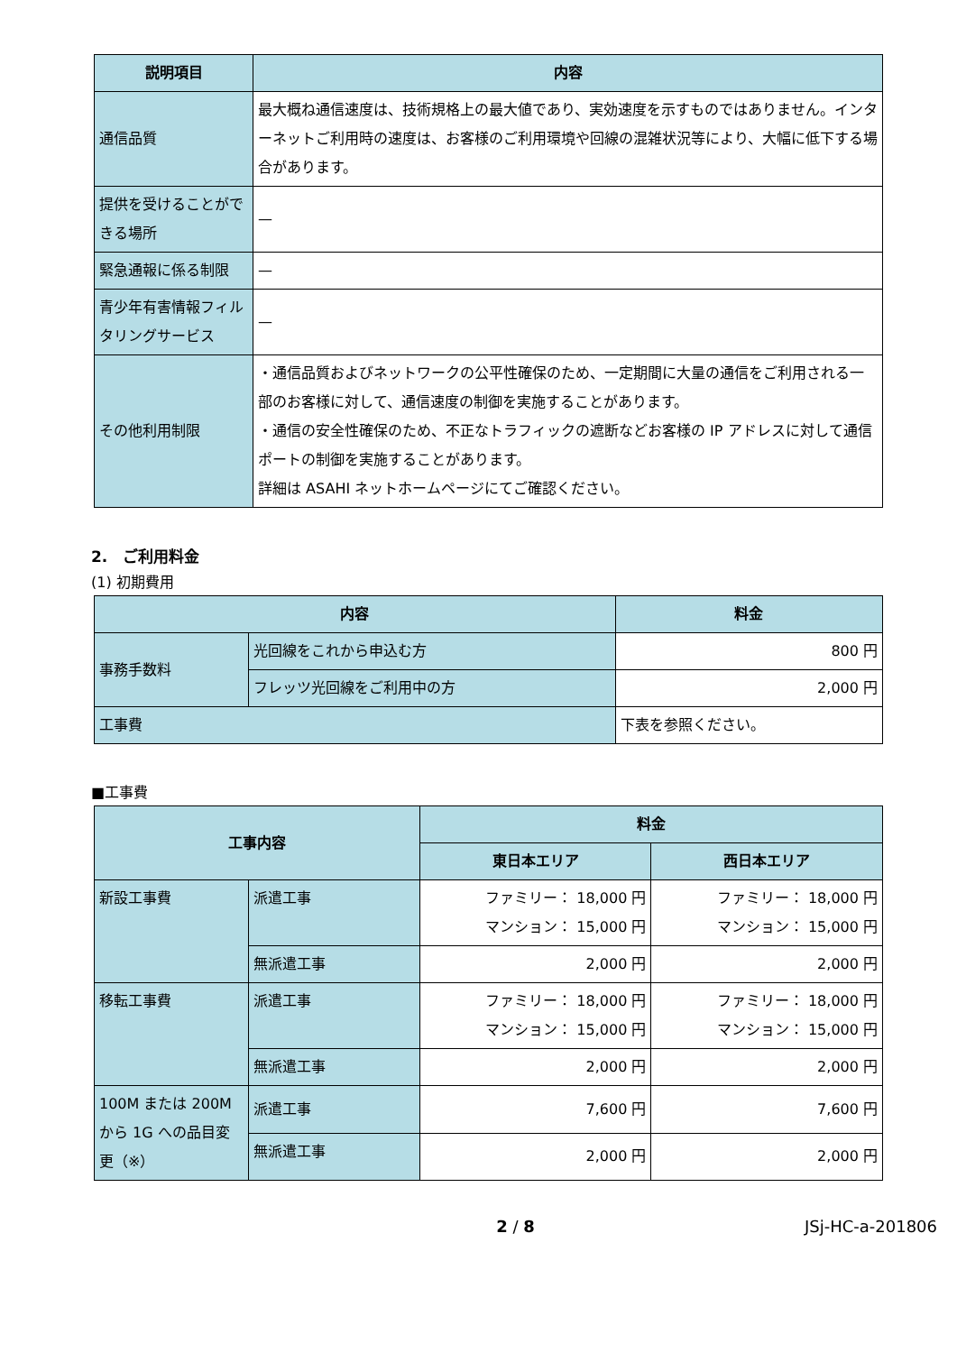| 説明項目 | 内容 |
| --- | --- |
| 通信品質 | 最大概ね通信速度は、技術規格上の最大値であり、実効速度を示すものではありません。インターネットご利用時の速度は、お客様のご利用環境や回線の混雑状況等により、大幅に低下する場合があります。 |
| 提供を受けることができる場所 | — |
| 緊急通報に係る制限 | — |
| 青少年有害情報フィルタリングサービス | — |
| その他利用制限 | ・通信品質およびネットワークの公平性確保のため、一定期間に大量の通信をご利用される一部のお客様に対して、通信速度の制御を実施することがあります。 ・通信の安全性確保のため、不正なトラフィックの遮断などお客様の IP アドレスに対して通信ポートの制御を実施することがあります。 詳細は ASAHI ネットホームページにてご確認ください。 |
2.　ご利用料金
(1) 初期費用
| 内容 | | 料金 |
| --- | --- | --- |
| 事務手数料 | 光回線をこれから申込む方 | 800 円 |
| | フレッツ光回線をご利用中の方 | 2,000 円 |
| 工事費 | | 下表を参照ください。 |
■工事費
| 工事内容 | | 料金 | |
| --- | --- | --- | --- |
| | | 東日本エリア | 西日本エリア |
| 新設工事費 | 派遣工事 | ファミリー： 18,000 円 マンション： 15,000 円 | ファミリー： 18,000 円 マンション： 15,000 円 |
| | 無派遣工事 | 2,000 円 | 2,000 円 |
| 移転工事費 | 派遣工事 | ファミリー： 18,000 円 マンション： 15,000 円 | ファミリー： 18,000 円 マンション： 15,000 円 |
| | 無派遣工事 | 2,000 円 | 2,000 円 |
| 100M または 200M から 1G への品目変更（※） | 派遣工事 | 7,600 円 | 7,600 円 |
| | 無派遣工事 | 2,000 円 | 2,000 円 |
2 / 8 JSj-HC-a-201806